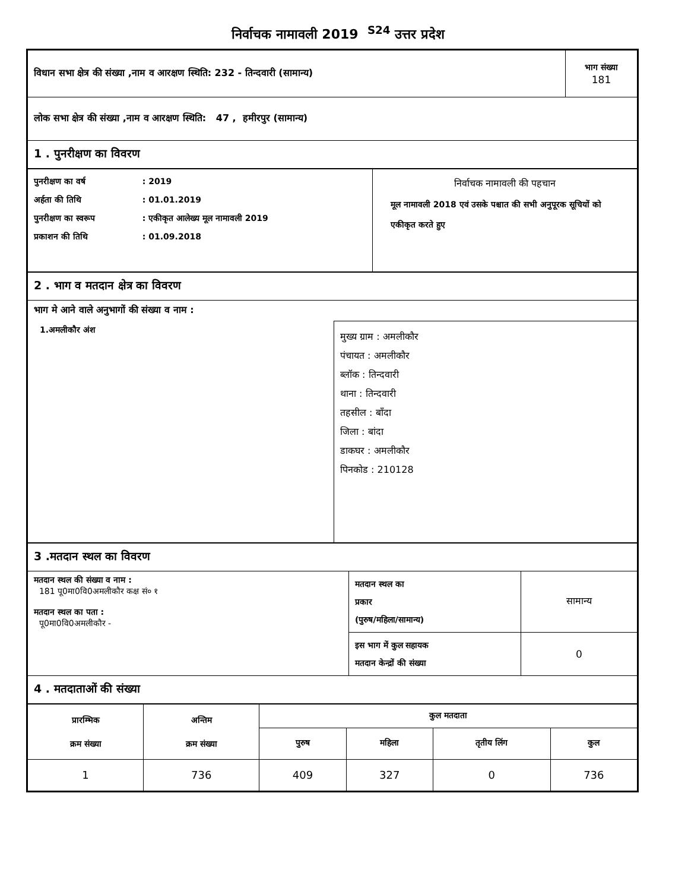निर्वाचक नामावली 2019 <sup>S24</sup> उत्तर प्रदेश
| विधान सभा क्षेत्र की संख्या ,नाम व आरक्षण स्थिति: 232 - तिन्दवारी (सामान्य) | भाग संख्या 181 |
| लोक सभा क्षेत्र की संख्या ,नाम व आरक्षण स्थिति: 47 , हमीरपुर (सामान्य) | |
| 1 . पुनरीक्षण का विवरण | |
| / पुनरीक्षण का वर्ष / : 2019 / / अर्हता की तिथि / : 01.01.2019 / / पुनरीक्षण का स्वरूप / : एकीकृत आलेख्य मूल नामावली 2019 / / प्रकाशन की तिथि / : 01.09.2018 / | निर्वाचक नामावली की पहचान मूल नामावली 2018 एवं उसके पश्चात की सभी अनुपूरक सूचियों को एकीकृत करते हुए |
| 2 . भाग व मतदान क्षेत्र का विवरण | |
| भाग मे आने वाले अनुभागों की संख्या व नाम : | |
| 1.अमलीकौर अंश | मुख्य ग्राम : अमलीकौर पंचायत : अमलीकौर ब्लॉक : तिन्दवारी थाना : तिन्दवारी तहसील : बाँदा जिला : बांदा डाकघर : अमलीकौर पिनकोड : 210128 |
| 3 .मतदान स्थल का विवरण | | |
| मतदान स्थल की संख्या व नाम : 181 पू0मा0वि0अमलीकौर कक्ष सं० १ मतदान स्थल का पता : पू0मा0वि0अमलीकौर - | मतदान स्थल का प्रकार (पुरुष/महिला/सामान्य) | सामान्य |
| | इस भाग में कुल सहायक मतदान केन्द्रों की संख्या | 0 |
| 4 . मतदाताओं की संख्या | | |
| प्रारम्भिक क्रम संख्या | अन्तिम क्रम संख्या | कुल मतदाता | | | |
| --- | --- | --- | --- | --- | --- |
| | | पुरुष | महिला | तृतीय लिंग | कुल |
| 1 | 736 | 409 | 327 | 0 | 736 |